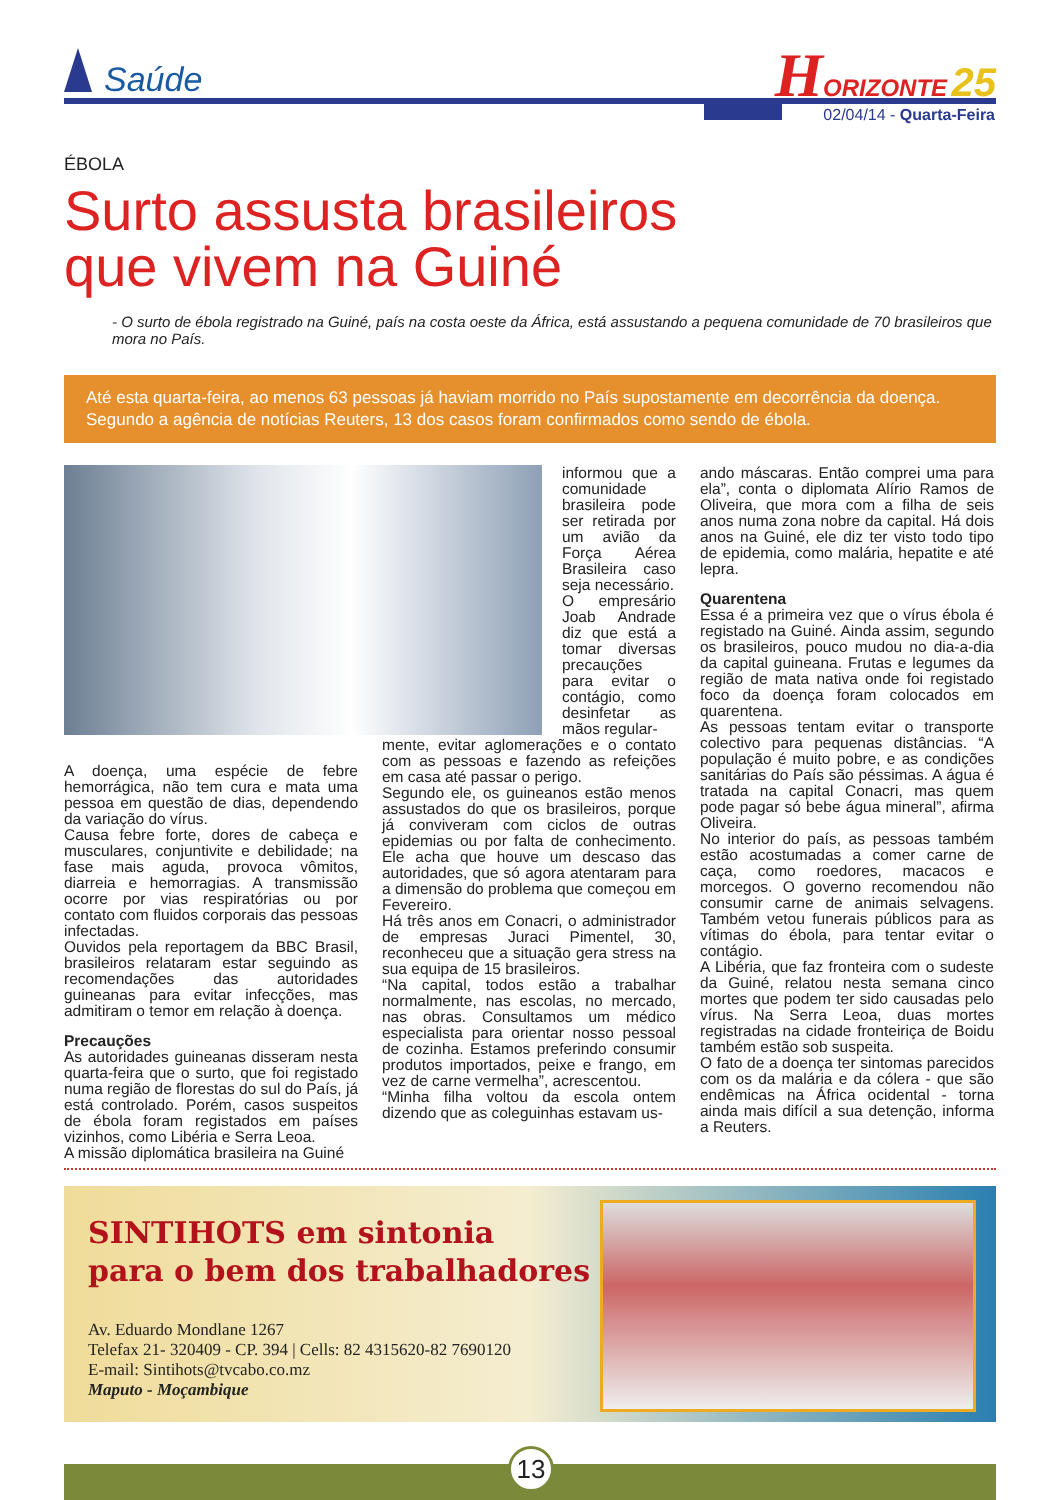Saúde
HORIZONTE 25
02/04/14 - Quarta-Feira
ÉBOLA
Surto assusta brasileiros
que vivem na Guiné
- O surto de ébola registrado na Guiné, país na costa oeste da África, está assustando a pequena comunidade de 70 brasileiros que mora no País.
Até esta quarta-feira, ao menos 63 pessoas já haviam morrido no País supostamente em decorrência da doença. Segundo a agência de notícias Reuters, 13 dos casos foram confirmados como sendo de ébola.
A doença, uma espécie de febre hemorrágica, não tem cura e mata uma pessoa em questão de dias, dependendo da variação do vírus.
Causa febre forte, dores de cabeça e musculares, conjuntivite e debilidade; na fase mais aguda, provoca vômitos, diarreia e hemorragias. A transmissão ocorre por vias respiratórias ou por contato com fluidos corporais das pessoas infectadas.
Ouvidos pela reportagem da BBC Brasil, brasileiros relataram estar seguindo as recomendações das autoridades guineanas para evitar infecções, mas admitiram o temor em relação à doença.
Precauções
As autoridades guineanas disseram nesta quarta-feira que o surto, que foi registado numa região de florestas do sul do País, já está controlado. Porém, casos suspeitos de ébola foram registados em países vizinhos, como Libéria e Serra Leoa.
A missão diplomática brasileira na Guiné
informou que a comunidade brasileira pode ser retirada por um avião da Força Aérea Brasileira caso seja necessário.
O empresário Joab Andrade diz que está a tomar diversas precauções para evitar o contágio, como desinfetar as mãos regular-
mente, evitar aglomerações e o contato com as pessoas e fazendo as refeições em casa até passar o perigo.
Segundo ele, os guineanos estão menos assustados do que os brasileiros, porque já conviveram com ciclos de outras epidemias ou por falta de conhecimento. Ele acha que houve um descaso das autoridades, que só agora atentaram para a dimensão do problema que começou em Fevereiro.
Há três anos em Conacri, o administrador de empresas Juraci Pimentel, 30, reconheceu que a situação gera stress na sua equipa de 15 brasileiros.
“Na capital, todos estão a trabalhar normalmente, nas escolas, no mercado, nas obras. Consultamos um médico especialista para orientar nosso pessoal de cozinha. Estamos preferindo consumir produtos importados, peixe e frango, em vez de carne vermelha”, acrescentou.
“Minha filha voltou da escola ontem dizendo que as coleguinhas estavam us-
ando máscaras. Então comprei uma para ela”, conta o diplomata Alírio Ramos de Oliveira, que mora com a filha de seis anos numa zona nobre da capital. Há dois anos na Guiné, ele diz ter visto todo tipo de epidemia, como malária, hepatite e até lepra.
Quarentena
Essa é a primeira vez que o vírus ébola é registado na Guiné. Ainda assim, segundo os brasileiros, pouco mudou no dia-a-dia da capital guineana. Frutas e legumes da região de mata nativa onde foi registado foco da doença foram colocados em quarentena.
As pessoas tentam evitar o transporte colectivo para pequenas distâncias. “A população é muito pobre, e as condições sanitárias do País são péssimas. A água é tratada na capital Conacri, mas quem pode pagar só bebe água mineral”, afirma Oliveira.
No interior do país, as pessoas também estão acostumadas a comer carne de caça, como roedores, macacos e morcegos. O governo recomendou não consumir carne de animais selvagens. Também vetou funerais públicos para as vítimas do ébola, para tentar evitar o contágio.
A Libéria, que faz fronteira com o sudeste da Guiné, relatou nesta semana cinco mortes que podem ter sido causadas pelo vírus. Na Serra Leoa, duas mortes registradas na cidade fronteiriça de Boidu também estão sob suspeita.
O fato de a doença ter sintomas parecidos com os da malária e da cólera - que são endêmicas na África ocidental - torna ainda mais difícil a sua detenção, informa a Reuters.
SINTIHOTS em sintonia
para o bem dos trabalhadores
Av. Eduardo Mondlane 1267
Telefax 21- 320409 - CP. 394 | Cells: 82 4315620-82 7690120
E-mail: Sintihots@tvcabo.co.mz
Maputo - Moçambique
13